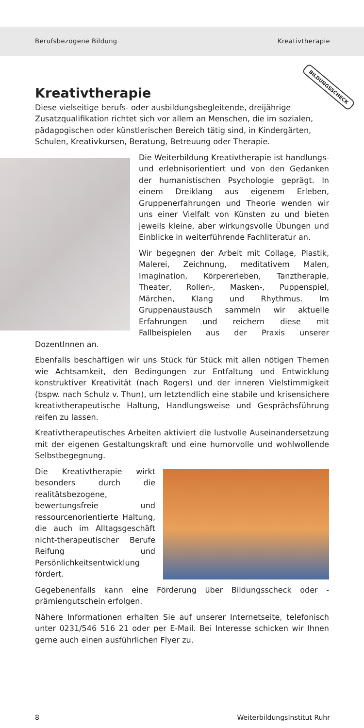Berufsbezogene Bildung Kreativtherapie
BILDUNGSSCHECK
Kreativtherapie
Diese vielseitige berufs- oder ausbildungsbegleitende, dreijährige Zusatzqualifikation richtet sich vor allem an Menschen, die im sozialen, pädagogischen oder künstlerischen Bereich tätig sind, in Kindergärten, Schulen, Kreativkursen, Beratung, Betreuung oder Therapie.
Die Weiterbildung Kreativtherapie ist handlungs- und erlebnisorientiert und von den Gedanken der humanistischen Psychologie geprägt. In einem Dreiklang aus eigenem Erleben, Gruppenerfahrungen und Theorie wenden wir uns einer Vielfalt von Künsten zu und bieten jeweils kleine, aber wirkungsvolle Übungen und Einblicke in weiterführende Fachliteratur an.
Wir begegnen der Arbeit mit Collage, Plastik, Malerei, Zeichnung, meditativem Malen, Imagination, Körpererleben, Tanztherapie, Theater, Rollen-, Masken-, Puppenspiel, Märchen, Klang und Rhythmus. Im Gruppenaustausch sammeln wir aktuelle Erfahrungen und reichern diese mit Fallbeispielen aus der Praxis unserer DozentInnen an.
Ebenfalls beschäftigen wir uns Stück für Stück mit allen nötigen Themen wie Achtsamkeit, den Bedingungen zur Entfaltung und Entwicklung konstruktiver Kreativität (nach Rogers) und der inneren Vielstimmigkeit (bspw. nach Schulz v. Thun), um letztendlich eine stabile und krisensichere kreativtherapeutische Haltung, Handlungsweise und Gesprächsführung reifen zu lassen.
Kreativtherapeutisches Arbeiten aktiviert die lustvolle Auseinandersetzung mit der eigenen Gestaltungskraft und eine humorvolle und wohlwollende Selbstbegegnung.
Die Kreativtherapie wirkt besonders durch die realitätsbezogene, bewertungsfreie und ressourcenorientierte Haltung, die auch im Alltagsgeschäft nicht-therapeutischer Berufe Reifung und Persönlichkeitsentwicklung fördert.
Gegebenenfalls kann eine Förderung über Bildungsscheck oder -prämiengutschein erfolgen.
Nähere Informationen erhalten Sie auf unserer Internetseite, telefonisch unter 0231/546 516 21 oder per E-Mail. Bei Interesse schicken wir Ihnen gerne auch einen ausführlichen Flyer zu.
8 WeiterbildungsInstitut Ruhr